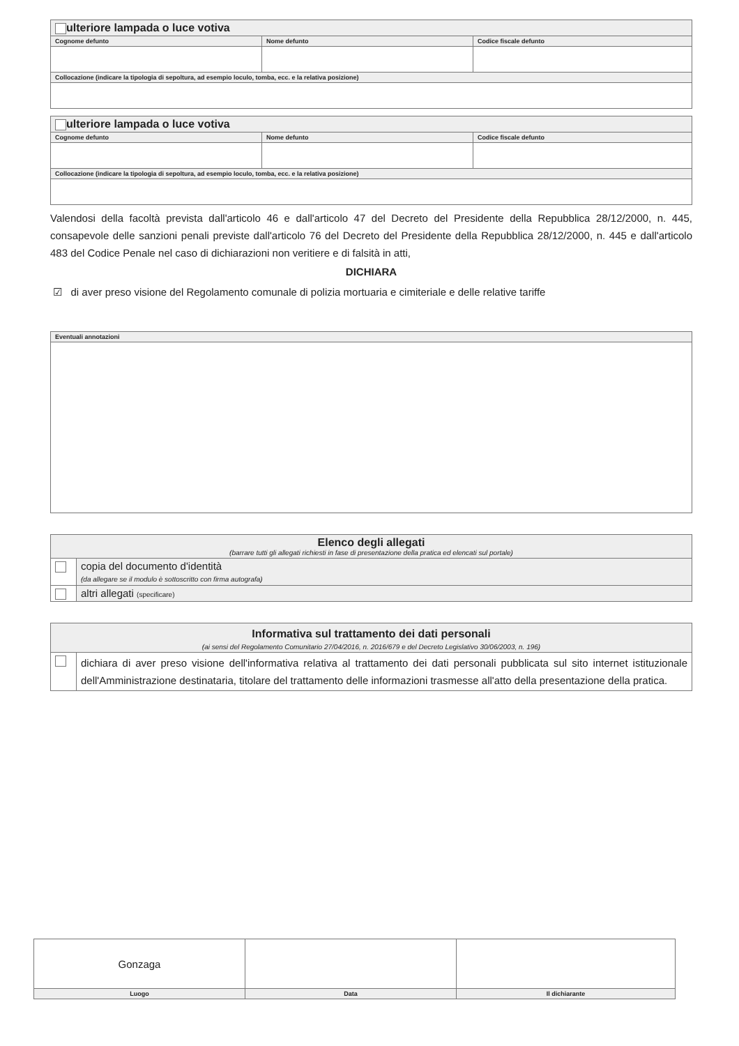| ulteriore lampada o luce votiva | | |
| Cognome defunto | Nome defunto | Codice fiscale defunto |
| Collocazione (indicare la tipologia di sepoltura, ad esempio loculo, tomba, ecc. e la relativa posizione) | | |
| ulteriore lampada o luce votiva | | |
| Cognome defunto | Nome defunto | Codice fiscale defunto |
| Collocazione (indicare la tipologia di sepoltura, ad esempio loculo, tomba, ecc. e la relativa posizione) | | |
Valendosi della facoltà prevista dall'articolo 46 e dall'articolo 47 del Decreto del Presidente della Repubblica 28/12/2000, n. 445, consapevole delle sanzioni penali previste dall'articolo 76 del Decreto del Presidente della Repubblica 28/12/2000, n. 445 e dall'articolo 483 del Codice Penale nel caso di dichiarazioni non veritiere e di falsità in atti,
DICHIARA
☑ di aver preso visione del Regolamento comunale di polizia mortuaria e cimiteriale e delle relative tariffe
| Eventuali annotazioni |
| Elenco degli allegati (barrare tutti gli allegati richiesti in fase di presentazione della pratica ed elencati sul portale) | |
| | copia del documento d'identità (da allegare se il modulo è sottoscritto con firma autografa) |
| | altri allegati (specificare) |
| Informativa sul trattamento dei dati personali (ai sensi del Regolamento Comunitario 27/04/2016, n. 2016/679 e del Decreto Legislativo 30/06/2003, n. 196) | |
| | dichiara di aver preso visione dell'informativa relativa al trattamento dei dati personali pubblicata sul sito internet istituzionale dell'Amministrazione destinataria, titolare del trattamento delle informazioni trasmesse all'atto della presentazione della pratica. |
| Gonzaga | | |
| Luogo | Data | Il dichiarante |